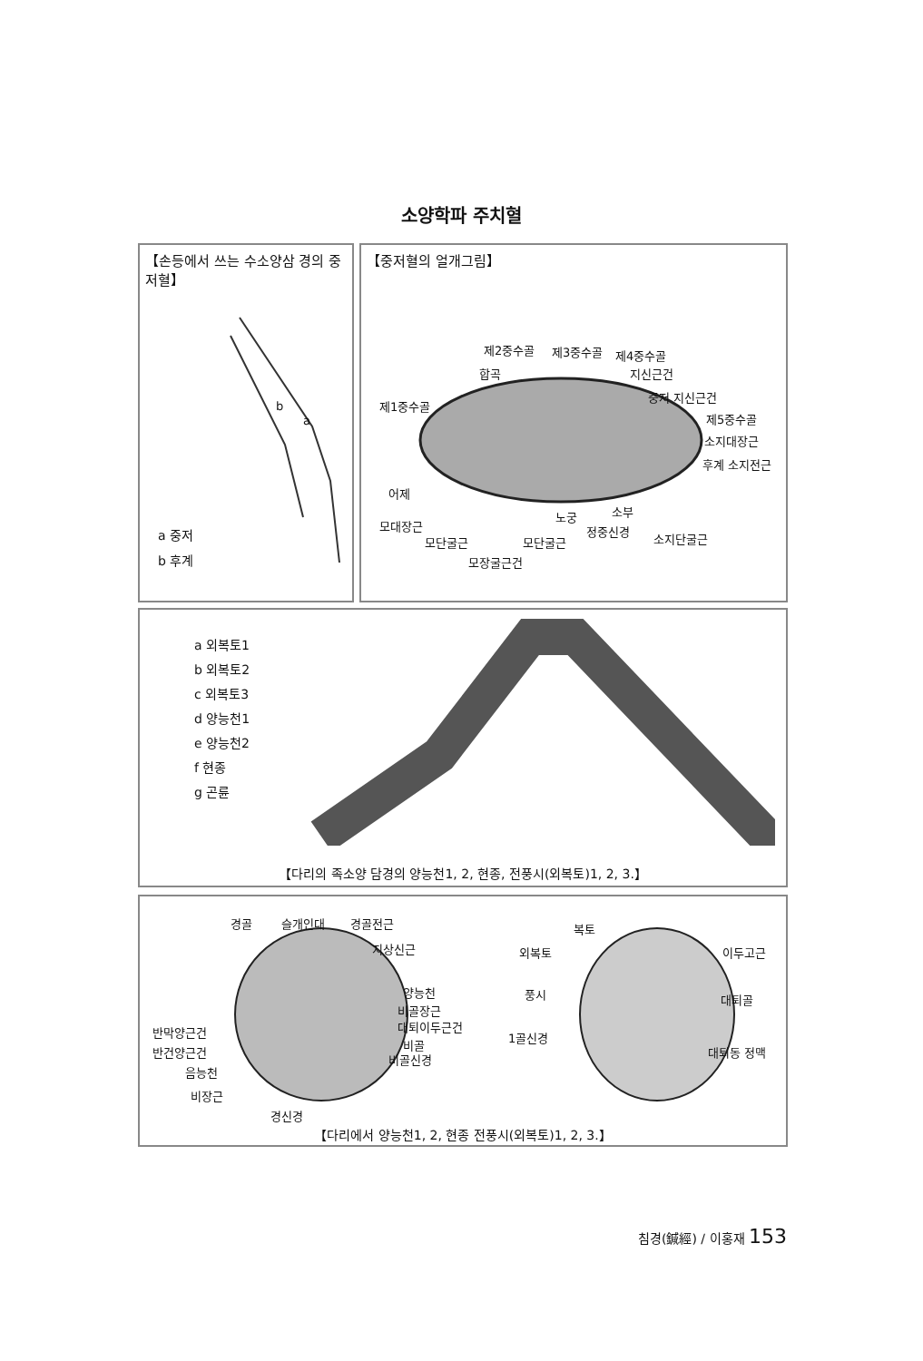소양학파 주치혈
【손등에서 쓰는 수소양삼 경의 중저혈】
b
a
a 중저
b 후계
【중저혈의 얼개그림】
제2중수골 제3중수골 제4중수골
합곡 지신근건
제1중수골
중저 지신근건
제5중수골
소지대장근
후계 소지전근
어제
모대장근
노궁 소부
모단굴근 모단굴근
정중신경
소지단굴근
모장굴근건
a 외복토1
b 외복토2
c 외복토3
d 양능천1
e 양능천2
f 현종
g 곤륜
【다리의 족소양 담경의 양능천1, 2, 현종, 전풍시(외복토)1, 2, 3.】
경골 슬개인대 경골전근
지상신근
양능천
비골장근
대퇴이두근건
비골
비골신경
반막양근건
반건양근건
음능천
비장근
경신경
복토
외복토 이두고근
풍시 대퇴골
1골신경
대퇴동 정맥
【다리에서 양능천1, 2, 현종 전풍시(외복토)1, 2, 3.】
침경(鍼經) / 이홍재 153